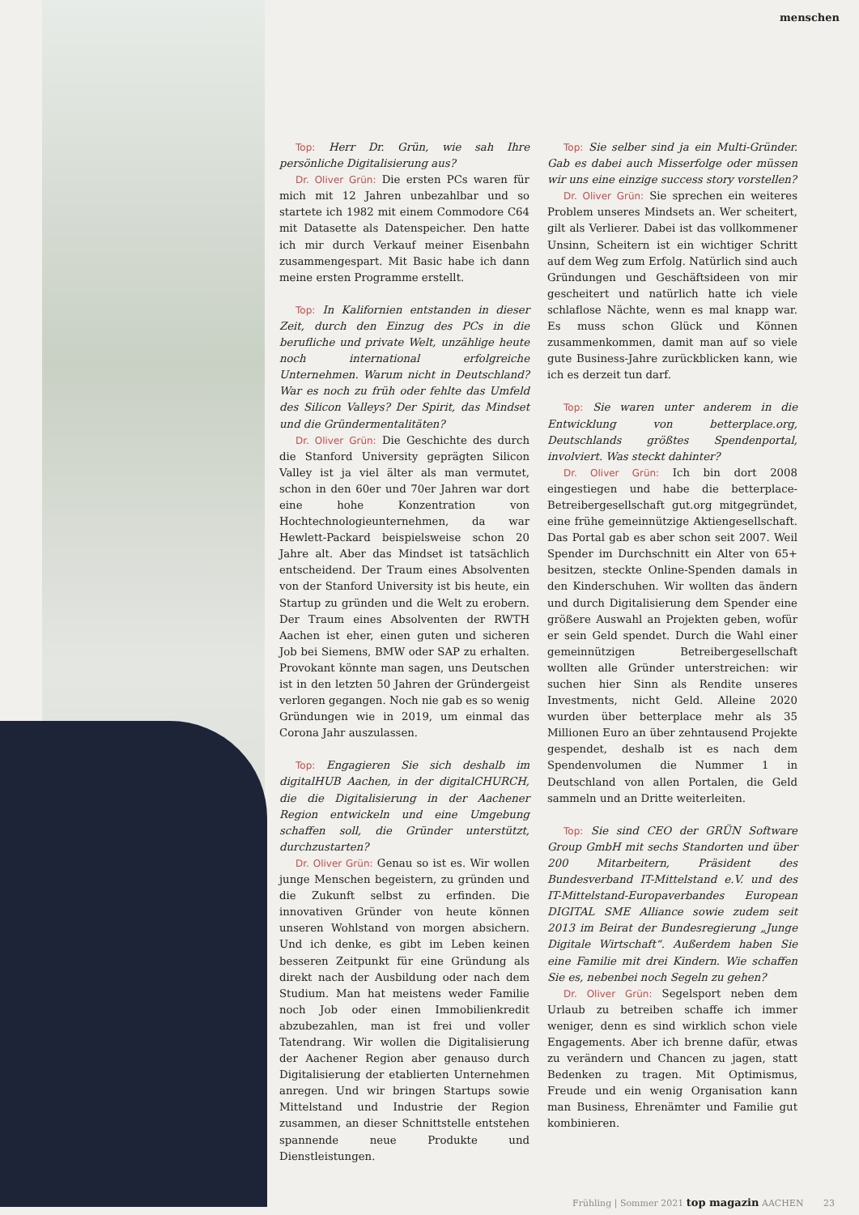menschen
Top: Herr Dr. Grün, wie sah Ihre persönliche Digitalisierung aus?
Dr. Oliver Grün: Die ersten PCs waren für mich mit 12 Jahren unbezahlbar und so startete ich 1982 mit einem Commodore C64 mit Datasette als Datenspeicher. Den hatte ich mir durch Verkauf meiner Eisenbahn zusammengespart. Mit Basic habe ich dann meine ersten Programme erstellt.
Top: In Kalifornien entstanden in dieser Zeit, durch den Einzug des PCs in die berufliche und private Welt, unzählige heute noch international erfolgreiche Unternehmen. Warum nicht in Deutschland? War es noch zu früh oder fehlte das Umfeld des Silicon Valleys? Der Spirit, das Mindset und die Gründermentalitäten?
Dr. Oliver Grün: Die Geschichte des durch die Stanford University geprägten Silicon Valley ist ja viel älter als man vermutet, schon in den 60er und 70er Jahren war dort eine hohe Konzentration von Hochtechnologieunternehmen, da war Hewlett-Packard beispielsweise schon 20 Jahre alt. Aber das Mindset ist tatsächlich entscheidend. Der Traum eines Absolventen von der Stanford University ist bis heute, ein Startup zu gründen und die Welt zu erobern. Der Traum eines Absolventen der RWTH Aachen ist eher, einen guten und sicheren Job bei Siemens, BMW oder SAP zu erhalten. Provokant könnte man sagen, uns Deutschen ist in den letzten 50 Jahren der Gründergeist verloren gegangen. Noch nie gab es so wenig Gründungen wie in 2019, um einmal das Corona Jahr auszulassen.
Top: Engagieren Sie sich deshalb im digitalHUB Aachen, in der digitalCHURCH, die die Digitalisierung in der Aachener Region entwickeln und eine Umgebung schaffen soll, die Gründer unterstützt, durchzustarten?
Dr. Oliver Grün: Genau so ist es. Wir wollen junge Menschen begeistern, zu gründen und die Zukunft selbst zu erfinden. Die innovativen Gründer von heute können unseren Wohlstand von morgen absichern. Und ich denke, es gibt im Leben keinen besseren Zeitpunkt für eine Gründung als direkt nach der Ausbildung oder nach dem Studium. Man hat meistens weder Familie noch Job oder einen Immobilienkredit abzubezahlen, man ist frei und voller Tatendrang. Wir wollen die Digitalisierung der Aachener Region aber genauso durch Digitalisierung der etablierten Unternehmen anregen. Und wir bringen Startups sowie Mittelstand und Industrie der Region zusammen, an dieser Schnittstelle entstehen spannende neue Produkte und Dienstleistungen.
Top: Sie selber sind ja ein Multi-Gründer. Gab es dabei auch Misserfolge oder müssen wir uns eine einzige success story vorstellen?
Dr. Oliver Grün: Sie sprechen ein weiteres Problem unseres Mindsets an. Wer scheitert, gilt als Verlierer. Dabei ist das vollkommener Unsinn, Scheitern ist ein wichtiger Schritt auf dem Weg zum Erfolg. Natürlich sind auch Gründungen und Geschäftsideen von mir gescheitert und natürlich hatte ich viele schlaflose Nächte, wenn es mal knapp war. Es muss schon Glück und Können zusammenkommen, damit man auf so viele gute Business-Jahre zurückblicken kann, wie ich es derzeit tun darf.
Top: Sie waren unter anderem in die Entwicklung von betterplace.org, Deutschlands größtes Spendenportal, involviert. Was steckt dahinter?
Dr. Oliver Grün: Ich bin dort 2008 eingestiegen und habe die betterplace-Betreibergesellschaft gut.org mitgegründet, eine frühe gemeinnützige Aktiengesellschaft. Das Portal gab es aber schon seit 2007. Weil Spender im Durchschnitt ein Alter von 65+ besitzen, steckte Online-Spenden damals in den Kinderschuhen. Wir wollten das ändern und durch Digitalisierung dem Spender eine größere Auswahl an Projekten geben, wofür er sein Geld spendet. Durch die Wahl einer gemeinnützigen Betreibergesellschaft wollten alle Gründer unterstreichen: wir suchen hier Sinn als Rendite unseres Investments, nicht Geld. Alleine 2020 wurden über betterplace mehr als 35 Millionen Euro an über zehntausend Projekte gespendet, deshalb ist es nach dem Spendenvolumen die Nummer 1 in Deutschland von allen Portalen, die Geld sammeln und an Dritte weiterleiten.
Top: Sie sind CEO der GRÜN Software Group GmbH mit sechs Standorten und über 200 Mitarbeitern, Präsident des Bundesverband IT-Mittelstand e.V. und des IT-Mittelstand-Europaverbandes European DIGITAL SME Alliance sowie zudem seit 2013 im Beirat der Bundesregierung „Junge Digitale Wirtschaft“. Außerdem haben Sie eine Familie mit drei Kindern. Wie schaffen Sie es, nebenbei noch Segeln zu gehen?
Dr. Oliver Grün: Segelsport neben dem Urlaub zu betreiben schaffe ich immer weniger, denn es sind wirklich schon viele Engagements. Aber ich brenne dafür, etwas zu verändern und Chancen zu jagen, statt Bedenken zu tragen. Mit Optimismus, Freude und ein wenig Organisation kann man Business, Ehrenämter und Familie gut kombinieren.
Frühling | Sommer 2021 top magazin AACHEN 23